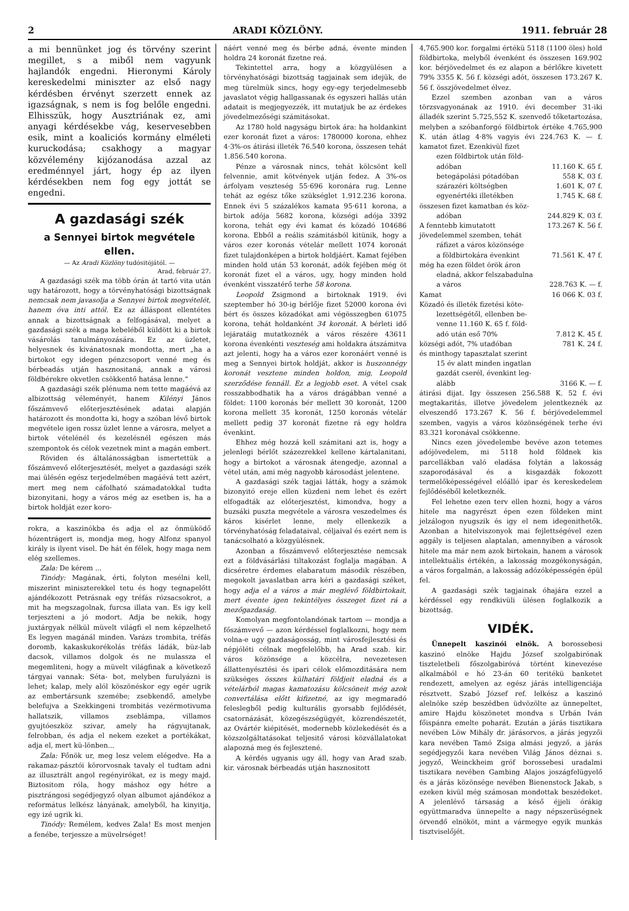2 ARADI KÖZLÖNY. 1911. február 28
a mi bennünket jog és törvény szerint megillet, s a miből nem vagyunk hajlandók engedni. Hieronymi Károly kereskedelmi miniszter az első nagy kérdésben érvényt szerzett ennek az igazságnak, s nem is fog belőle engedni. Elhisszük, hogy Ausztriának ez, ami anyagi kérdésekbe vág, keservesebben esik, mint a koaliciós kormány elméleti kuruckodása; csakhogy a magyar közvélemény kijózanodása azzal az eredménnyel járt, hogy ép az ilyen kérdésekben nem fog egy jottát se engedni.
A gazdasági szék
a Sennyei birtok megvétele ellen.
— Az Aradi Közlöny tudósitójától. —
Arad, február 27.
A gazdasági szék ma több órán át tartó vita után ugy határozott, hogy a törvényhatósági bizottságnak nemcsak nem javasolja a Sennyei birtok megvételét, hanem óva inti attól. Ez az álláspont ellentétes annak a bizottságnak a felfogásával, melyet a gazdasági szék a maga kebeléből küldött ki a birtok vásárolás tanulmányozására. Ez az üzletet, helyesnek és kivánatosnak mondotta, mert „ha a birtokot egy idegen pénzcsoport venné meg és bérbeadás utján hasznositaná, annak a városi földbérekre okvetlen csökkentő hatása lenne.“
A gazdasági szék plénuma nem tette magáévá az albizottság véleményét, hanem Kilényi János főszámvevő előterjesztésének adatai alapján határozott és mondotta ki, hogy a szóban lévő birtok megvétele igen rossz üzlet lenne a városra, melyet a birtok vételénél és kezelésnél egészen más szempontok és célok vezetnek mint a magán embert.
Röviden és általánosságban ismertettük a főszámvevő előterjesztését, melyet a gazdasági szék mai ülésén egész terjedelmében magáévá tett azért, mert meg nem cáfolható számadatokkal tudta bizonyitani, hogy a város még az esetben is, ha a birtok holdját ezer koro-
rokra, a kaszinókba és adja el az önmüködő hózentrágert is, mondja meg, hogy Alfonz spanyol király is ilyent visel. De hát én félek, hogy maga nem elég szellemes.
Zala: De kérem ...
Tinódy: Magának, érti, folyton mesélni kell, miszerint miniszterekkel tetu és hogy tegnapelőtt ajándékozott Petrásnak egy tréfás rózsacsokrot, a mit ha megszagolnak, furcsa illata van. Es igy kell terjeszteni a jó modort. Adja be nekik, hogy juxtárgyak nélkül müvelt világfi el nem képzelhető Es legyen magánál minden. Varázs trombita, tréfás doromb, kakaskukorékolás tréfás ládák, büz-lab dacsok, villamos dolgok és ne mulassza el megemliteni, hogy a müvelt világfinak a következő tárgyai vannak: Séta- bot, melyben furulyázni is lehet; kalap, mely alól köszönéskor egy egér ugrik az embertársunk szemébe; zsebkendő, amelybe belefujva a Szekkingeni trombitás vezérmotivuma hallatszik, villamos zseblámpa, villamos gyujtóeszköz szivar, amely ha rágyujtanak, felrobban, és adja el nekem ezeket a portékákat, adja el, mert kü-lönben...
Zala: Főnök ur, meg lesz velem elégedve. Ha a rakamaz-pásztói körorvosnak tavaly el tudtam adni az illusztrált angol regényirókat, ez is megy majd. Biztositom róla, hogy máshoz egy hétre a pisztrángosi segédjegyző olyan albumot ajándékoz a református lelkész lányának, amelyből, ha kinyitja, egy izé ugrik ki.
Tinódy: Remélem, kedves Zala! Es most menjen a fenébe, terjessze a müvelrséget!
náért venné meg és bérbe adná, évente minden holdra 24 koronát fizetne reá.
Tekintettel arra, hogy a közgyülésen a törvényhatósági bizottság tagjainak sem idejük, de meg türelmük sincs, hogy egy-egy terjedelmesebb javaslatot végig hallgassanak és egyszeri hallás után adatait is megjegyezzék, itt mutatjuk be az érdekes jövedelmezőségi számitásokat.
Az 1780 hold nagyságu birtok ára: ha holdankint ezer koronát fizet a város: 1780000 korona, ehhez 4·3%-os átirási illeték 76.540 korona, összesen tehát 1.856.540 korona.
Pénze a városnak nincs, tehát kölcsönt kell felvennie, amit kötvények utján fedez. A 3%-os árfolyam veszteség 55·696 koronára rug. Lenne tehát az egész tőke szükséglet 1.912.236 korona. Ennek évi 5 százalékos kamata 95·611 korona, a birtok adója 5682 korona, községi adója 3392 korona, tehát egy évi kamat és közadó 104686 korona. Ebből a reális számitásból kitünik, hogy a város ezer koronás vételár mellett 1074 koronát fizet tulajdonképen a birtok holdjáért. Kamat fejében minden hold után 53 koronát, adók fejében még öt koronát fizet el a város, ugy, hogy minden hold évenként visszatérő terhe 58 korona.
Leopold Zsigmond a birtoknak 1919. évi szeptember hó 30-ig bérlője fizet 52000 korona évi bért és összes közadókat ami végösszegben 61075 korona, tehát holdanként 34 koronát. A bérleti idő lejáratáig mutatkoznék a város részére 43611 korona évenkénti veszteség ami holdakra átszámitva azt jelenti, hogy ha a város ezer koronáért venné is meg a Sennyei birtok holdját, akkor is huszonnégy koronát vesztene minden holdon, mig, Leopold szerződése fennáll. Ez a legjobb eset. A vétel csak rosszabbodhatik ha a város drágábban venné a földet: 1100 koronás bér mellett 30 koronát, 1200 korona mellett 35 koronát, 1250 koronás vételár mellett pedig 37 koronát fizetne rá egy holdra évenkint.
Ehhez még hozzá kell számitani azt is, hogy a jelenlegi bérlőt százezrekkel kellene kártalanitani, hogy a birtokot a városnak átengedje, azonnal a vétel után, ami még nagyobb károsodást jelentene.
A gazdasági szék tagjai látták, hogy a számok bizonyitó ereje ellen küzdeni nem lehet és ezért elfogadták az előterjesztést, kimondva, hogy a buzsáki puszta megvétele a városra veszedelmes és káros kisérlet lenne, mely ellenkezik a törvényhatóság feladataival, céljaival és ezért nem is tanácsolható a közgyülésnek.
Azonban a főszámvevő előterjesztése nemcsak ezt a földvásárlási tiltakozást foglalja magában. A dicséretre érdemes elabaratum második részében, megokolt javaslatban arra kéri a gazdasági széket, hogy adja el a város a már meglévő földbirtokait, mert évente igen tekintélyes összeget fizet rá a mezőgazdaság.
Komolyan megfontolandónak tartom — mondja a főszámvevő — azon kérdéssel foglalkozni, hogy nem volna-e ugy gazdaságosság, mint városfejlesztési és népjóléti célnak megfelelőbb, ha Arad szab. kir. város közönsége a közcélra, nevezetesen állattenyésztési és ipari célok előmozditására nem szükséges összes külhatári földjeit eladná és a vételárból magas kamatozásu kölcsöneit még azok convertálása előtt kifizetné, az igy megmaradó feleslegből pedig kulturális gyorsabb fejlődését, csatornázását, közegészségügyét, közrendészetét, az Ovártér kiépitését, modernebb közlekedését és a közszolgáltatásokat teljesitő városi közvállalatokat alapozná meg és fejlesztené.
A kérdés ugyanis ugy áll, hogy van Arad szab. kir. városnak bérbeadás utján hasznositott
4,765.900 kor. forgalmi értékü 5118 (1100 öles) hold földbirtoka, melyből évenként és összesen 169.902 kor. bérjövedelmet és ez alapon a bérlőkre kivetett 79% 3355 K. 56 f. községi adót, összesen 173.267 K. 56 f. összjövedelmet élvez.
Ezzel szemben azonban van a város törzsvagyonának az 1910. évi december 31-iki álladék szerint 5.725,552 K. szenvedő tőketartozása, melyben a szóbanforgó földbirtok értéke 4.765,900 K. után átlag 4·8% vagyis évi 224.763 K. — f. kamatot fizet. Ezenkivül fizet
ezen földbirtok után föld-
adóban 11.160 K. 65 f.
betegápolási pótadóban 558 K. 03 f.
szárazéri költségben 1.601 K. 07 f.
egyenértéki illetékben 1.745 K. 68 f.
összesen fizet kamatban és köz-
adóban 244.829 K. 03 f.
A fenntebb kimutatott 173.267 K. 56 f.
jövedelemmel szemben, tehát
ráfizet a város közönsége
a földbirtokára évenkint 71.561 K. 47 f.
még ha ezen földet örök áron
eladná, akkor felszabadulna
a város 228.763 K. — f.
Kamat 16 066 K. 03 f.
Közadó és illeték fizetési köte-
lezettségétől, ellenben be-
venne 11.160 K. 65 f. föld-
adó után eső 70% 7.812 K. 45 f.
községi adót, 7% utadóban 781 K. 24 f.
és minthogy tapasztalat szerint
15 év alatt minden ingatlan
gazdát cserél, évenkint leg-
alább 3166 K. — f.
átirási dijat. Igy összesen 256.588 K. 52 f. évi megtakaritás, illetve jövedelem jelentkeznék az elveszendő 173.267 K. 56 f. bérjövedelemmel szemben, vagyis a város közönségének terhe évi 83.321 koronával csökkenne.
Nincs ezen jövedelembe bevéve azon tetemes adójövedelem, mi 5118 hold földnek kis parcellákban való eladása folytán a lakosság szaporodásával és a kisgazdák fokozott termelőképességével előálló ipar és kereskedelem fejlődéséből keletkeznék.
Fel lehetne ezen terv ellen hozni, hogy a város hitele ma nagyrészt épen ezen földeken mint jelzálogon nyugszik és igy el nem idegenithetők. Azonban a hitelviszonyok mai fejlettségével ezen aggály is teljesen alaptalan, amennyiben a városok hitele ma már nem azok birtokain, hanem a városok intellektuális értékén, a lakosság mozgékonyságán, a város forgalmán, a lakosság adózóképességén épül fel.
A gazdasági szék tagjainak óhajára ezzel a kérdéssel egy rendkivüli ülésen foglalkozik a bizottság.
VIDÉK.
Ünnepelt kaszinói elnök. A borossebesi kaszinó elnöke Hajdu József szolgabirónak tiszteletbeli főszolgabiróvá történt kinevezése alkalmából e hó 23-án 60 teritékü banketet rendezett, amelyen az egész járás intelligenciája résztvett. Szabó József ref. lelkész a kaszinó alelnöke szép beszédben üdvözölte az ünnepeltet, amire Hajdu köszönetet mondva s Urbán Iván főispánra emelte poharát. Ezután a járás tisztikara nevében Löw Mihály dr. járásorvos, a járás jegyzői kara nevében Tamó Zsiga almási jegyző, a járás segédjegyzői kara nevében Világ János déznai s. jegyző, Weinckheim gróf borossebesi uradalmi tisztikara nevében Gambing Alajos joszágfelügyelő és a járás közönsége nevében Bienenstock Jakab, s ezeken kivül még számosan mondottak beszédeket. A jelenlévő társaság a késő éjjeli órákig együttmaradva ünnepelte a nagy népszerüségnek örvendő elnököt, mint a vármegye egyik munkás tisztviselőjét.